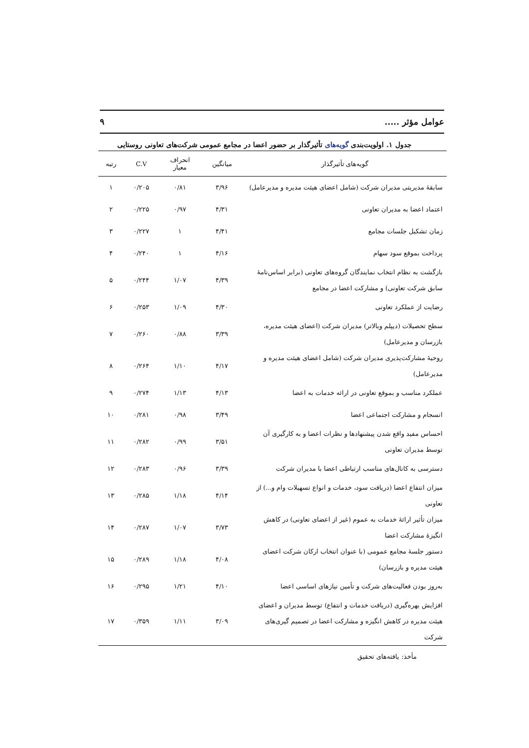عوامل مؤثر ..... ۹
جدول ۱. اولویت‌بندی گویه‌های تأثیرگذار بر حضور اعضا در مجامع عمومی شرکت‌های تعاونی روستایی
| گویه‌های تأثیرگذار | میانگین | انحراف معیار | C.V | رتبه |
| --- | --- | --- | --- | --- |
| سابقهٔ مدیریتی مدیران شرکت (شامل اعضای هیئت مدیره و مدیرعامل) | ۳/۹۶ | ۰/۸۱ | ۰/۲۰۵ | ۱ |
| اعتماد اعضا به مدیران تعاونی | ۴/۳۱ | ۰/۹۷ | ۰/۲۲۵ | ۲ |
| زمان تشکیل جلسات مجامع | ۴/۴۱ | ۱ | ۰/۲۲۷ | ۳ |
| پرداخت بموقع سود سهام | ۴/۱۶ | ۱ | ۰/۲۴۰ | ۴ |
| بازگشت به نظام انتخاب نمایندگان گروه‌های تعاونی (برابر اساس‌نامهٔ سابق شرکت تعاونی) و مشارکت اعضا در مجامع | ۴/۳۹ | ۱/۰۷ | ۰/۲۴۴ | ۵ |
| رضایت از عملکرد تعاونی | ۴/۳۰ | ۱/۰۹ | ۰/۲۵۳ | ۶ |
| سطح تحصیلات (دیپلم وبالاتر) مدیران شرکت (اعضای هیئت مدیره، بازرسان و مدیرعامل) | ۳/۳۹ | ۰/۸۸ | ۰/۲۶۰ | ۷ |
| روحیهٔ مشارکت‌پذیری مدیران شرکت (شامل اعضای هیئت مدیره و مدیرعامل) | ۴/۱۷ | ۱/۱۰ | ۰/۲۶۴ | ۸ |
| عملکرد مناسب و بموقع تعاونی در ارائه خدمات به اعضا | ۴/۱۳ | ۱/۱۳ | ۰/۲۷۴ | ۹ |
| انسجام و مشارکت اجتماعی اعضا | ۳/۴۹ | ۰/۹۸ | ۰/۲۸۱ | ۱۰ |
| احساس مفید واقع شدن پیشنهادها و نظرات اعضا و به کارگیری آن توسط مدیران تعاونی | ۳/۵۱ | ۰/۹۹ | ۰/۲۸۲ | ۱۱ |
| دسترسی به کانال‌های مناسب ارتباطی اعضا با مدیران شرکت | ۳/۳۹ | ۰/۹۶ | ۰/۲۸۳ | ۱۲ |
| میزان انتفاع اعضا (دریافت سود، خدمات و انواع تسهیلات وام و...) از تعاونی | ۴/۱۴ | ۱/۱۸ | ۰/۲۸۵ | ۱۳ |
| میزان تأثیر ارائهٔ خدمات به عموم (غیر از اعضای تعاونی) در کاهش انگیزهٔ مشارکت اعضا | ۳/۷۳ | ۱/۰۷ | ۰/۲۸۷ | ۱۴ |
| دستور جلسهٔ مجامع عمومی (با عنوان انتخاب ارکان شرکت اعضای هیئت مدیره و بازرسان) | ۴/۰۸ | ۱/۱۸ | ۰/۲۸۹ | ۱۵ |
| به‌روز بودن فعالیت‌های شرکت و تأمین نیازهای اساسی اعضا | ۴/۱۰ | ۱/۲۱ | ۰/۲۹۵ | ۱۶ |
| افزایش بهره‌گیری (دریافت خدمات و انتفاع) توسط مدیران و اعضای هیئت مدیره در کاهش انگیزه و مشارکت اعضا در تصمیم گیری‌های شرکت | ۳/۰۹ | ۱/۱۱ | ۰/۳۵۹ | ۱۷ |
مأخذ: یافته‌های تحقیق